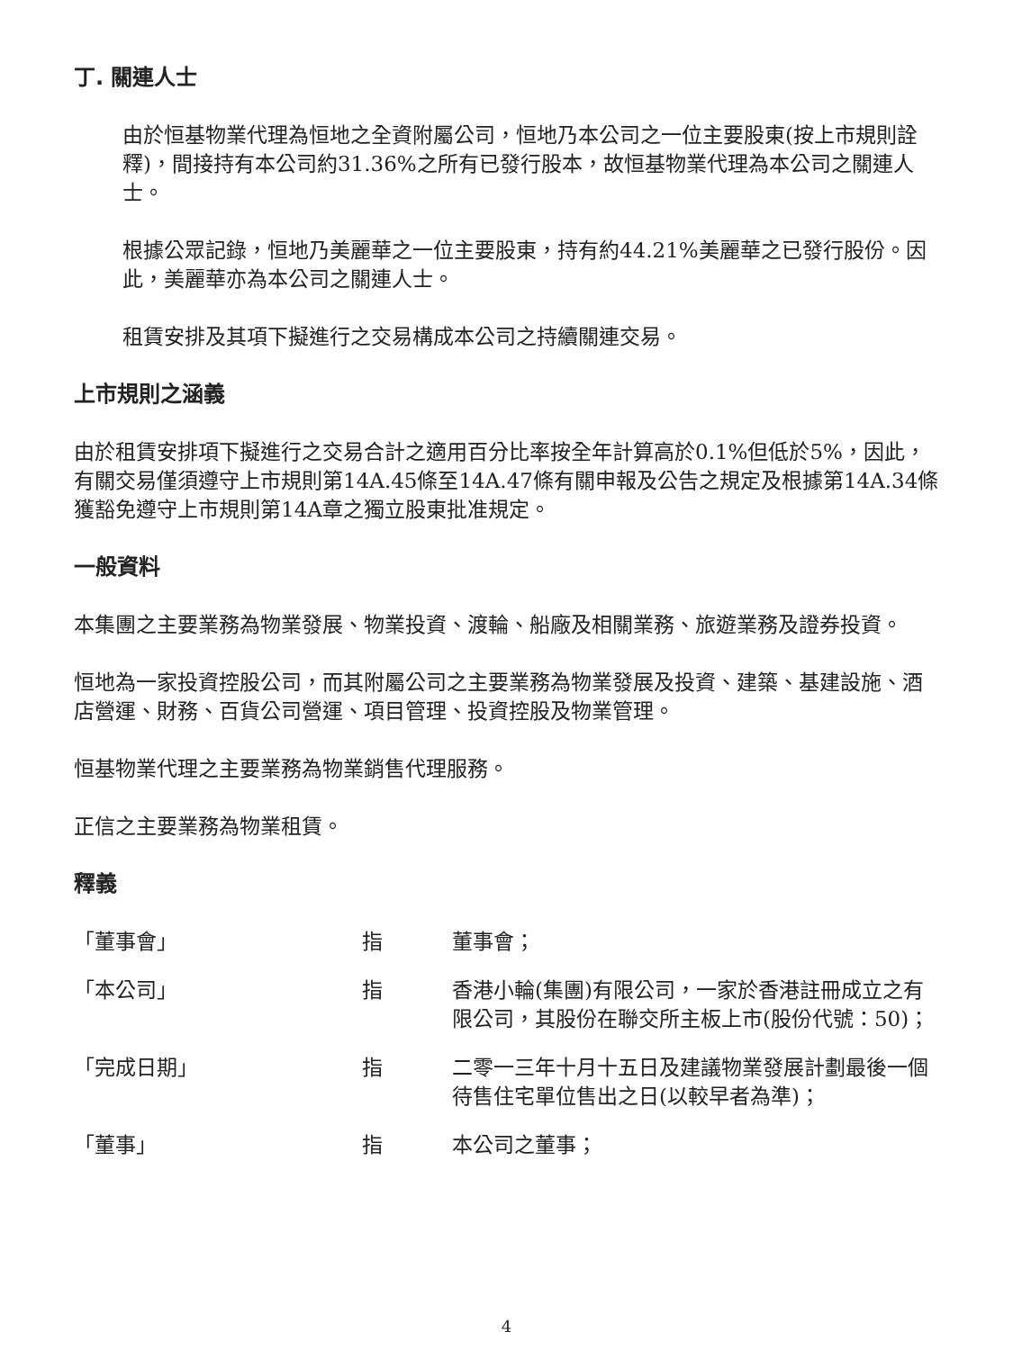丁. 關連人士
由於恒基物業代理為恒地之全資附屬公司，恒地乃本公司之一位主要股東(按上市規則詮釋)，間接持有本公司約31.36%之所有已發行股本，故恒基物業代理為本公司之關連人士。
根據公眾記錄，恒地乃美麗華之一位主要股東，持有約44.21%美麗華之已發行股份。因此，美麗華亦為本公司之關連人士。
租賃安排及其項下擬進行之交易構成本公司之持續關連交易。
上市規則之涵義
由於租賃安排項下擬進行之交易合計之適用百分比率按全年計算高於0.1%但低於5%，因此，有關交易僅須遵守上市規則第14A.45條至14A.47條有關申報及公告之規定及根據第14A.34條獲豁免遵守上市規則第14A章之獨立股東批准規定。
一般資料
本集團之主要業務為物業發展、物業投資、渡輪、船廠及相關業務、旅遊業務及證券投資。
恒地為一家投資控股公司，而其附屬公司之主要業務為物業發展及投資、建築、基建設施、酒店營運、財務、百貨公司營運、項目管理、投資控股及物業管理。
恒基物業代理之主要業務為物業銷售代理服務。
正信之主要業務為物業租賃。
釋義
「董事會」 指 董事會；
「本公司」 指 香港小輪(集團)有限公司，一家於香港註冊成立之有限公司，其股份在聯交所主板上市(股份代號：50)；
「完成日期」 指 二零一三年十月十五日及建議物業發展計劃最後一個待售住宅單位售出之日(以較早者為準)；
「董事」 指 本公司之董事；
4